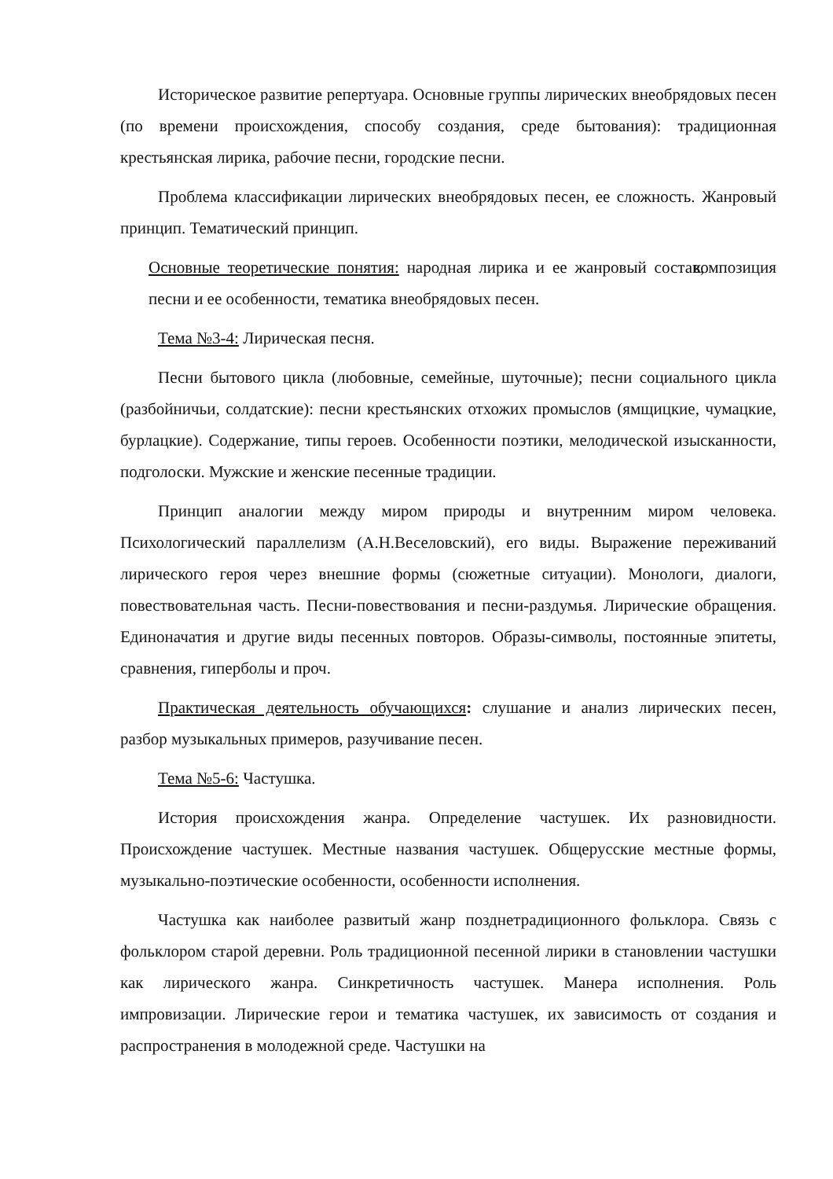Историческое развитие репертуара. Основные группы лирических внеобрядовых песен (по времени происхождения, способу создания, среде бытования): традиционная крестьянская лирика, рабочие песни, городские песни.
Проблема классификации лирических внеобрядовых песен, ее сложность. Жанровый принцип. Тематический принцип.
Основные теоретические понятия: народная лирика и ее жанровый состав, композиция песни и ее особенности, тематика внеобрядовых песен.
Тема №3-4: Лирическая песня.
Песни бытового цикла (любовные, семейные, шуточные); песни социального цикла (разбойничьи, солдатские): песни крестьянских отхожих промыслов (ямщицкие, чумацкие, бурлацкие). Содержание, типы героев. Особенности поэтики, мелодической изысканности, подголоски. Мужские и женские песенные традиции.
Принцип аналогии между миром природы и внутренним миром человека. Психологический параллелизм (А.Н.Веселовский), его виды. Выражение переживаний лирического героя через внешние формы (сюжетные ситуации). Монологи, диалоги, повествовательная часть. Песни-повествования и песни-раздумья. Лирические обращения. Единоначатия и другие виды песенных повторов. Образы-символы, постоянные эпитеты, сравнения, гиперболы и проч.
Практическая деятельность обучающихся: слушание и анализ лирических песен, разбор музыкальных примеров, разучивание песен.
Тема №5-6: Частушка.
История происхождения жанра. Определение частушек. Их разновидности. Происхождение частушек. Местные названия частушек. Общерусские местные формы, музыкально-поэтические особенности, особенности исполнения.
Частушка как наиболее развитый жанр позднетрадиционного фольклора. Связь с фольклором старой деревни. Роль традиционной песенной лирики в становлении частушки как лирического жанра. Синкретичность частушек. Манера исполнения. Роль импровизации. Лирические герои и тематика частушек, их зависимость от создания и распространения в молодежной среде. Частушки на